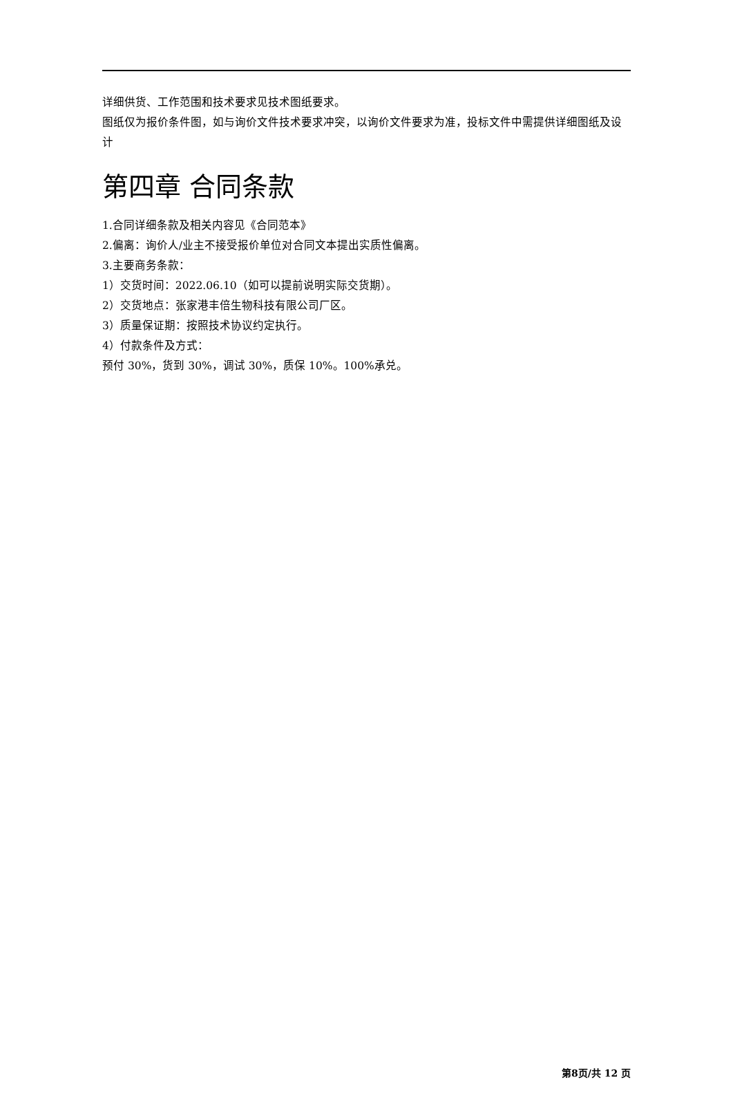详细供货、工作范围和技术要求见技术图纸要求。
图纸仅为报价条件图，如与询价文件技术要求冲突，以询价文件要求为准，投标文件中需提供详细图纸及设计
第四章 合同条款
1.合同详细条款及相关内容见《合同范本》
2.偏离：询价人/业主不接受报价单位对合同文本提出实质性偏离。
3.主要商务条款：
1）交货时间：2022.06.10（如可以提前说明实际交货期）。
2）交货地点：张家港丰倍生物科技有限公司厂区。
3）质量保证期：按照技术协议约定执行。
4）付款条件及方式：
预付 30%，货到 30%，调试 30%，质保 10%。100%承兑。
第8页/共 12 页